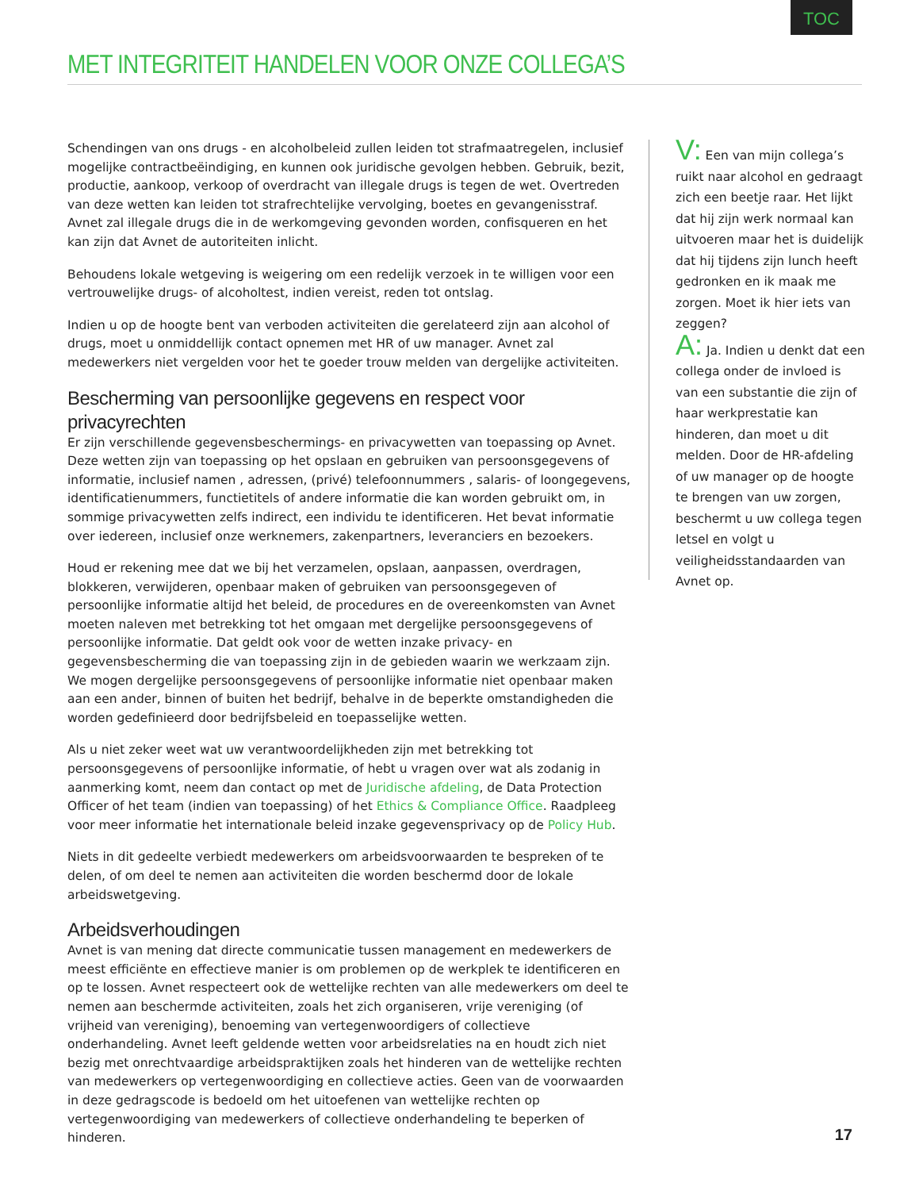TOC
MET INTEGRITEIT HANDELEN VOOR ONZE COLLEGA’S
Schendingen van ons drugs - en alcoholbeleid zullen leiden tot strafmaatregelen, inclusief mogelijke contractbeëindiging, en kunnen ook juridische gevolgen hebben. Gebruik, bezit, productie, aankoop, verkoop of overdracht van illegale drugs is tegen de wet. Overtreden van deze wetten kan leiden tot strafrechtelijke vervolging, boetes en gevangenisstraf. Avnet zal illegale drugs die in de werkomgeving gevonden worden, confisqueren en het kan zijn dat Avnet de autoriteiten inlicht.
Behoudens lokale wetgeving is weigering om een redelijk verzoek in te willigen voor een vertrouwelijke drugs- of alcoholtest, indien vereist, reden tot ontslag.
Indien u op de hoogte bent van verboden activiteiten die gerelateerd zijn aan alcohol of drugs, moet u onmiddellijk contact opnemen met HR of uw manager. Avnet zal medewerkers niet vergelden voor het te goeder trouw melden van dergelijke activiteiten.
Bescherming van persoonlijke gegevens en respect voor privacyrechten
Er zijn verschillende gegevensbeschermings- en privacywetten van toepassing op Avnet. Deze wetten zijn van toepassing op het opslaan en gebruiken van persoonsgegevens of informatie, inclusief namen , adressen, (privé) telefoonnummers , salaris- of loongegevens, identificatienummers, functietitels of andere informatie die kan worden gebruikt om, in sommige privacywetten zelfs indirect, een individu te identificeren. Het bevat informatie over iedereen, inclusief onze werknemers, zakenpartners, leveranciers en bezoekers.
Houd er rekening mee dat we bij het verzamelen, opslaan, aanpassen, overdragen, blokkeren, verwijderen, openbaar maken of gebruiken van persoonsgegeven of persoonlijke informatie altijd het beleid, de procedures en de overeenkomsten van Avnet moeten naleven met betrekking tot het omgaan met dergelijke persoonsgegevens of persoonlijke informatie. Dat geldt ook voor de wetten inzake privacy- en gegevensbescherming die van toepassing zijn in de gebieden waarin we werkzaam zijn. We mogen dergelijke persoonsgegevens of persoonlijke informatie niet openbaar maken aan een ander, binnen of buiten het bedrijf, behalve in de beperkte omstandigheden die worden gedefinieerd door bedrijfsbeleid en toepasselijke wetten.
Als u niet zeker weet wat uw verantwoordelijkheden zijn met betrekking tot persoonsgegevens of persoonlijke informatie, of hebt u vragen over wat als zodanig in aanmerking komt, neem dan contact op met de Juridische afdeling, de Data Protection Officer of het team (indien van toepassing) of het Ethics & Compliance Office. Raadpleeg voor meer informatie het internationale beleid inzake gegevensprivacy op de Policy Hub.
Niets in dit gedeelte verbiedt medewerkers om arbeidsvoorwaarden te bespreken of te delen, of om deel te nemen aan activiteiten die worden beschermd door de lokale arbeidswetgeving.
Arbeidsverhoudingen
Avnet is van mening dat directe communicatie tussen management en medewerkers de meest efficiënte en effectieve manier is om problemen op de werkplek te identificeren en op te lossen. Avnet respecteert ook de wettelijke rechten van alle medewerkers om deel te nemen aan beschermde activiteiten, zoals het zich organiseren, vrije vereniging (of vrijheid van vereniging), benoeming van vertegenwoordigers of collectieve onderhandeling. Avnet leeft geldende wetten voor arbeidsrelaties na en houdt zich niet bezig met onrechtvaardige arbeidspraktijken zoals het hinderen van de wettelijke rechten van medewerkers op vertegenwoordiging en collectieve acties. Geen van de voorwaarden in deze gedragscode is bedoeld om het uitoefenen van wettelijke rechten op vertegenwoordiging van medewerkers of collectieve onderhandeling te beperken of hinderen.
V: Een van mijn collega’s ruikt naar alcohol en gedraagt zich een beetje raar. Het lijkt dat hij zijn werk normaal kan uitvoeren maar het is duidelijk dat hij tijdens zijn lunch heeft gedronken en ik maak me zorgen. Moet ik hier iets van zeggen?
A: Ja. Indien u denkt dat een collega onder de invloed is van een substantie die zijn of haar werkprestatie kan hinderen, dan moet u dit melden. Door de HR-afdeling of uw manager op de hoogte te brengen van uw zorgen, beschermt u uw collega tegen letsel en volgt u veiligheidsstandaarden van Avnet op.
17